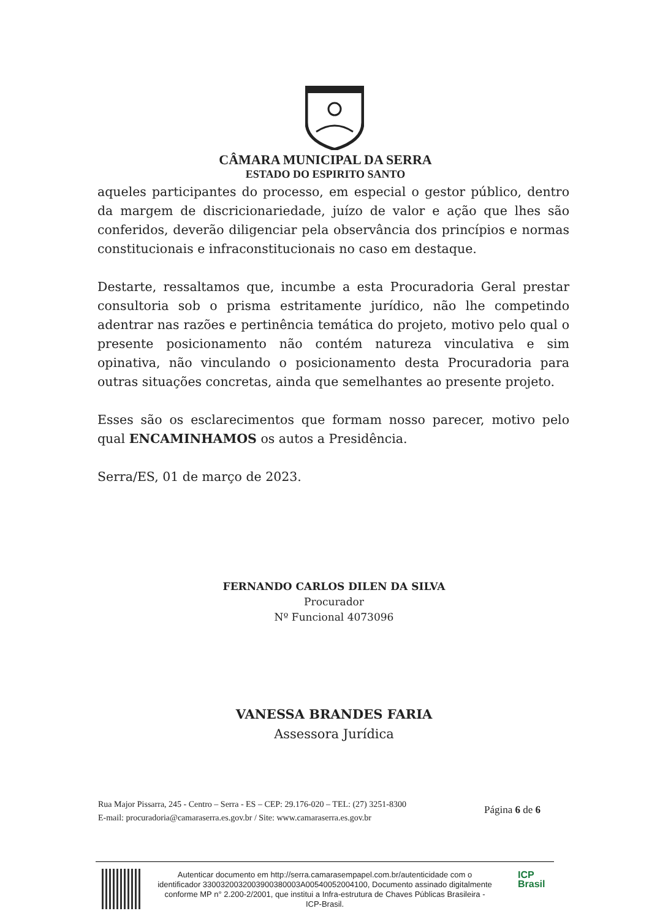CÂMARA MUNICIPAL DA SERRA
ESTADO DO ESPIRITO SANTO
aqueles participantes do processo, em especial o gestor público, dentro da margem de discricionariedade, juízo de valor e ação que lhes são conferidos, deverão diligenciar pela observância dos princípios e normas constitucionais e infraconstitucionais no caso em destaque.
Destarte, ressaltamos que, incumbe a esta Procuradoria Geral prestar consultoria sob o prisma estritamente jurídico, não lhe competindo adentrar nas razões e pertinência temática do projeto, motivo pelo qual o presente posicionamento não contém natureza vinculativa e sim opinativa, não vinculando o posicionamento desta Procuradoria para outras situações concretas, ainda que semelhantes ao presente projeto.
Esses são os esclarecimentos que formam nosso parecer, motivo pelo qual ENCAMINHAMOS os autos a Presidência.
Serra/ES, 01 de março de 2023.
FERNANDO CARLOS DILEN DA SILVA
Procurador
Nº Funcional 4073096
VANESSA BRANDES FARIA
Assessora Jurídica
Rua Major Pissarra, 245 - Centro – Serra - ES – CEP: 29.176-020 – TEL: (27) 3251-8300
E-mail: procuradoria@camaraserra.es.gov.br / Site: www.camaraserra.es.gov.br
Página 6 de 6
Autenticar documento em http://serra.camarasempapel.com.br/autenticidade com o identificador 3300320032003900380003A00540052004100, Documento assinado digitalmente conforme MP n° 2.200-2/2001, que institui a Infra-estrutura de Chaves Públicas Brasileira - ICP-Brasil.
ICP
Brasil